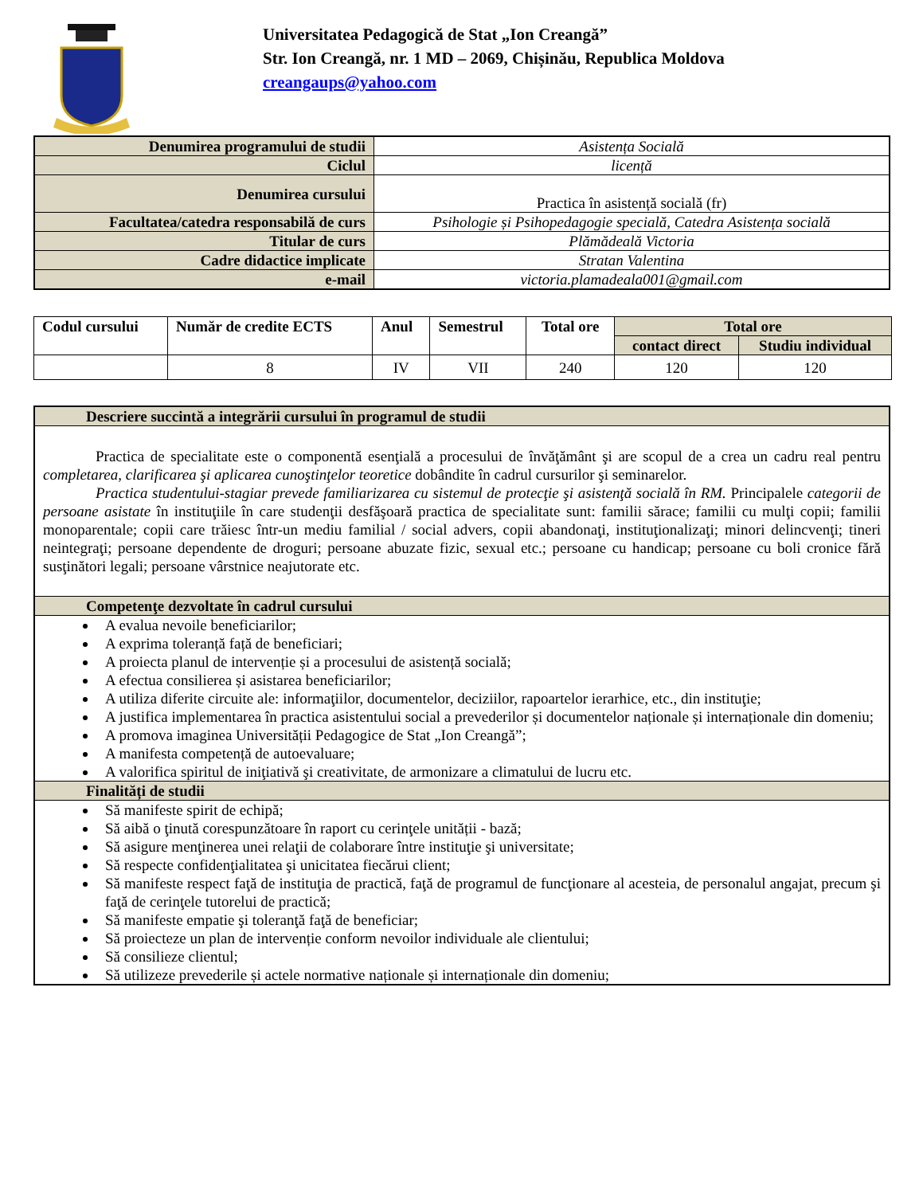Universitatea Pedagogică de Stat „Ion Creangă”
Str. Ion Creangă, nr. 1 MD – 2069, Chișinău, Republica Moldova
creangaups@yahoo.com
| Denumirea programului de studii | Asistența Socială |
| Ciclul | licență |
| Denumirea cursului | Practica în asistență socială (fr) |
| Facultatea/catedra responsabilă de curs | Psihologie și Psihopedagogie specială, Catedra Asistența socială |
| Titular de curs | Plămădeală Victoria |
| Cadre didactice implicate | Stratan Valentina |
| e-mail | victoria.plamadeala001@gmail.com |
| Codul cursului | Număr de credite ECTS | Anul | Semestrul | Total ore | Total ore | |
| --- | --- | --- | --- | --- | --- | --- |
| | | | | | contact direct | Studiu individual |
| | 8 | IV | VII | 240 | 120 | 120 |
| Descriere succintă a integrării cursului în programul de studii |
| --- |
| Practica de specialitate este o componentă esenţială a procesului de învăţământ şi are scopul de a crea un cadru real pentru completarea, clarificarea şi aplicarea cunoştinţelor teoretice dobândite în cadrul cursurilor şi seminarelor. Practica studentului-stagiar prevede familiarizarea cu sistemul de protecţie şi asistenţă socială în RM. Principalele categorii de persoane asistate în instituţiile în care studenţii desfăşoară practica de specialitate sunt: familii sărace; familii cu mulţi copii; familii monoparentale; copii care trăiesc într-un mediu familial / social advers, copii abandonaţi, instituţionalizaţi; minori delincvenţi; tineri neintegraţi; persoane dependente de droguri; persoane abuzate fizic, sexual etc.; persoane cu handicap; persoane cu boli cronice fără susţinători legali; persoane vârstnice neajutorate etc. |
| Competenţe dezvoltate în cadrul cursului |
| A evalua nevoile beneficiarilor; A exprima toleranță față de beneficiari; A proiecta planul de intervenție și a procesului de asistență socială; A efectua consilierea și asistarea beneficiarilor; A utiliza diferite circuite ale: informaţiilor, documentelor, deciziilor, rapoartelor ierarhice, etc., din instituţie; A justifica implementarea în practica asistentului social a prevederilor și documentelor naționale și internaționale din domeniu; A promova imaginea Universității Pedagogice de Stat „Ion Creangă”; A manifesta competență de autoevaluare; A valorifica spiritul de iniţiativă şi creativitate, de armonizare a climatului de lucru etc. |
| Finalități de studii |
| Să manifeste spirit de echipă; Să aibă o ţinută corespunzătoare în raport cu cerinţele unității - bază; Să asigure menţinerea unei relaţii de colaborare între instituţie şi universitate; Să respecte confidenţialitatea şi unicitatea fiecărui client; Să manifeste respect faţă de instituţia de practică, faţă de programul de funcţionare al acesteia, de personalul angajat, precum şi faţă de cerinţele tutorelui de practică; Să manifeste empatie şi toleranţă faţă de beneficiar; Să proiecteze un plan de intervenție conform nevoilor individuale ale clientului; Să consilieze clientul; Să utilizeze prevederile și actele normative naționale și internaționale din domeniu; |